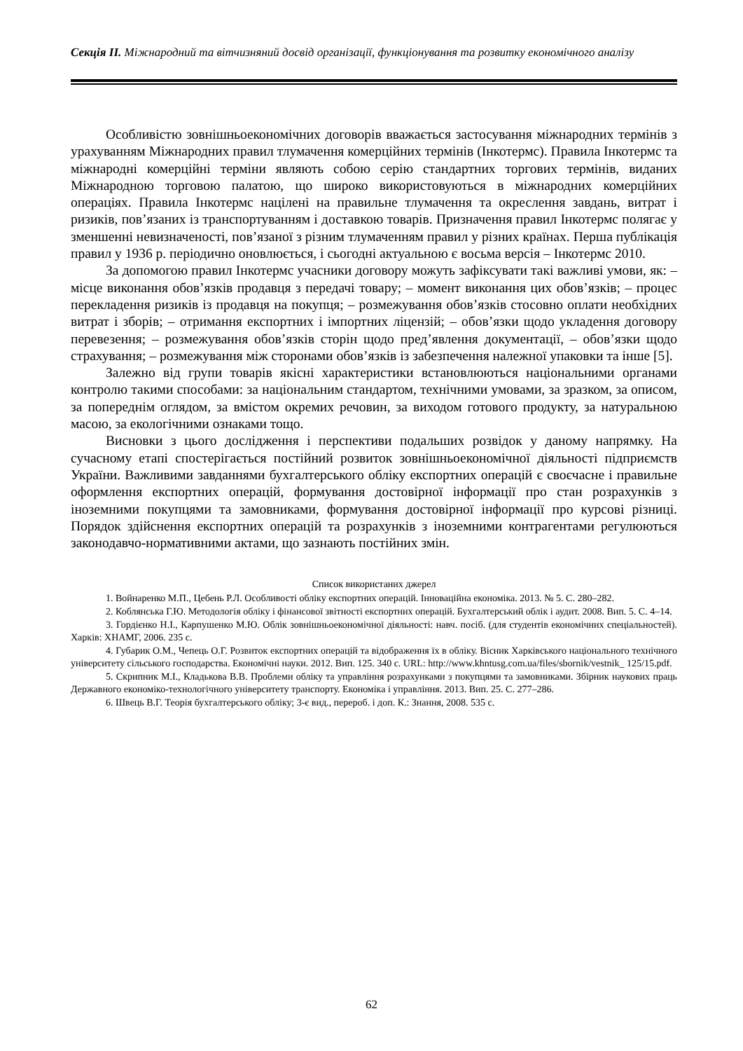Секція ІІ. Міжнародний та вітчизняний досвід організації, функціонування та розвитку економічного аналізу
Особливістю зовнішньоекономічних договорів вважається застосування міжнародних термінів з урахуванням Міжнародних правил тлумачення комерційних термінів (Інкотермс). Правила Інкотермс та міжнародні комерційні терміни являють собою серію стандартних торгових термінів, виданих Міжнародною торговою палатою, що широко використовуються в міжнародних комерційних операціях. Правила Інкотермс націлені на правильне тлумачення та окреслення завдань, витрат і ризиків, пов’язаних із транспортуванням і доставкою товарів. Призначення правил Інкотермс полягає у зменшенні невизначеності, пов’язаної з різним тлумаченням правил у різних країнах. Перша публікація правил у 1936 р. періодично оновлюється, і сьогодні актуальною є восьма версія – Інкотермс 2010.
За допомогою правил Інкотермс учасники договору можуть зафіксувати такі важливі умови, як: – місце виконання обов’язків продавця з передачі товару; – момент виконання цих обов’язків; – процес перекладення ризиків із продавця на покупця; – розмежування обов’язків стосовно оплати необхідних витрат і зборів; – отримання експортних і імпортних ліцензій; – обов’язки щодо укладення договору перевезення; – розмежування обов’язків сторін щодо пред’явлення документації, – обов’язки щодо страхування; – розмежування між сторонами обов’язків із забезпечення належної упаковки та інше [5].
Залежно від групи товарів якісні характеристики встановлюються національними органами контролю такими способами: за національним стандартом, технічними умовами, за зразком, за описом, за попереднім оглядом, за вмістом окремих речовин, за виходом готового продукту, за натуральною масою, за екологічними ознаками тощо.
Висновки з цього дослідження і перспективи подальших розвідок у даному напрямку. На сучасному етапі спостерігається постійний розвиток зовнішньоекономічної діяльності підприємств України. Важливими завданнями бухгалтерського обліку експортних операцій є своєчасне і правильне оформлення експортних операцій, формування достовірної інформації про стан розрахунків з іноземними покупцями та замовниками, формування достовірної інформації про курсові різниці. Порядок здійснення експортних операцій та розрахунків з іноземними контрагентами регулюються законодавчо-нормативними актами, що зазнають постійних змін.
Список використаних джерел
1. Войнаренко М.П., Цебень Р.Л. Особливості обліку експортних операцій. Інноваційна економіка. 2013. № 5. С. 280–282.
2. Коблянська Г.Ю. Методологія обліку і фінансової звітності експортних операцій. Бухгалтерський облік і аудит. 2008. Вип. 5. С. 4–14.
3. Гордієнко Н.І., Карпушенко М.Ю. Облік зовнішньоекономічної діяльності: навч. посіб. (для студентів економічних спеціальностей). Харків: ХНАМГ, 2006. 235 с.
4. Губарик О.М., Чепець О.Г. Розвиток експортних операцій та відображення їх в обліку. Вісник Харківського національного технічного університету сільського господарства. Економічні науки. 2012. Вип. 125. 340 с. URL: http://www.khntusg.com.ua/files/sbornik/vestnik_ 125/15.pdf.
5. Скрипник М.І., Кладькова В.В. Проблеми обліку та управління розрахунками з покупцями та замовниками. Збірник наукових праць Державного економіко-технологічного університету транспорту. Економіка і управління. 2013. Вип. 25. С. 277–286.
6. Швець В.Г. Теорія бухгалтерського обліку; 3-є вид., перероб. і доп. К.: Знання, 2008. 535 с.
62